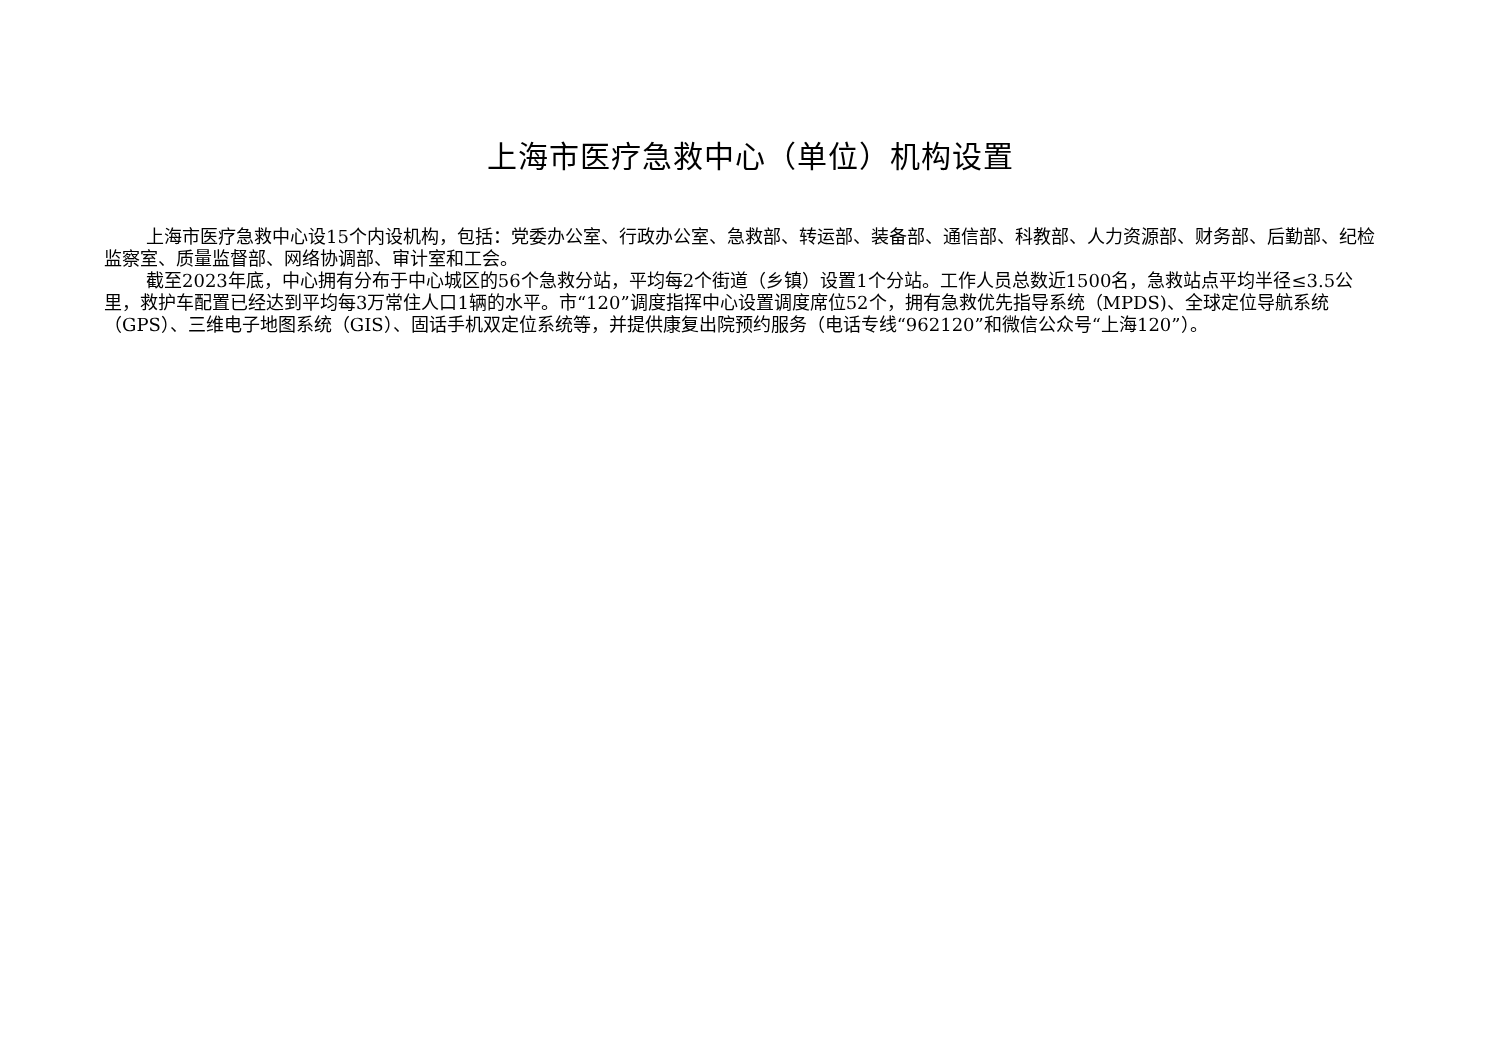上海市医疗急救中心（单位）机构设置
上海市医疗急救中心设15个内设机构，包括：党委办公室、行政办公室、急救部、转运部、装备部、通信部、科教部、人力资源部、财务部、后勤部、纪检监察室、质量监督部、网络协调部、审计室和工会。
截至2023年底，中心拥有分布于中心城区的56个急救分站，平均每2个街道（乡镇）设置1个分站。工作人员总数近1500名，急救站点平均半径≤3.5公里，救护车配置已经达到平均每3万常住人口1辆的水平。市“120”调度指挥中心设置调度席位52个，拥有急救优先指导系统（MPDS)、全球定位导航系统（GPS）、三维电子地图系统（GIS）、固话手机双定位系统等，并提供康复出院预约服务（电话专线“962120”和微信公众号“上海120”）。